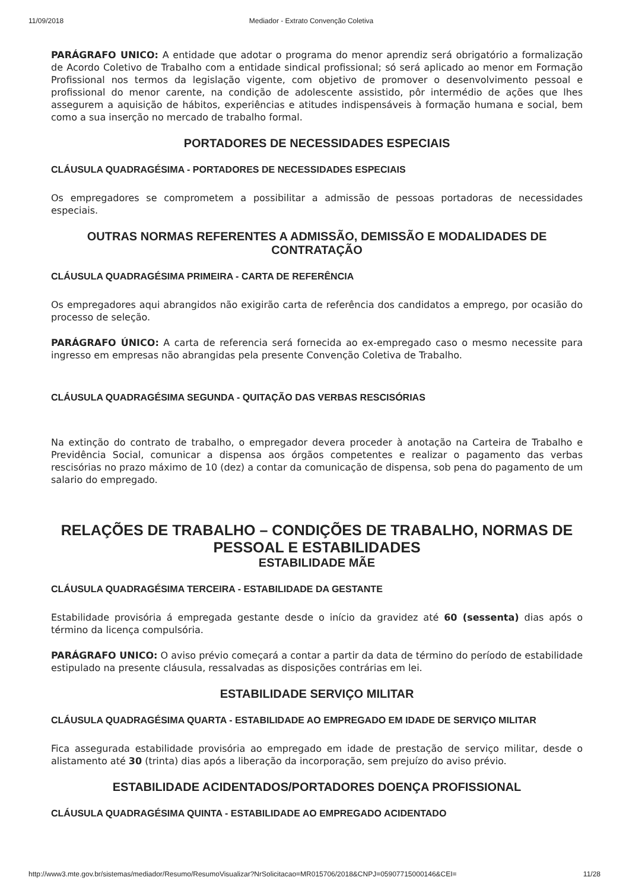11/09/2018 Mediador - Extrato Convenção Coletiva
PARÁGRAFO UNICO: A entidade que adotar o programa do menor aprendiz será obrigatório a formalização de Acordo Coletivo de Trabalho com a entidade sindical profissional; só será aplicado ao menor em Formação Profissional nos termos da legislação vigente, com objetivo de promover o desenvolvimento pessoal e profissional do menor carente, na condição de adolescente assistido, pôr intermédio de ações que lhes assegurem a aquisição de hábitos, experiências e atitudes indispensáveis à formação humana e social, bem como a sua inserção no mercado de trabalho formal.
PORTADORES DE NECESSIDADES ESPECIAIS
CLÁUSULA QUADRAGÉSIMA - PORTADORES DE NECESSIDADES ESPECIAIS
Os empregadores se comprometem a possibilitar a admissão de pessoas portadoras de necessidades especiais.
OUTRAS NORMAS REFERENTES A ADMISSÃO, DEMISSÃO E MODALIDADES DE CONTRATAÇÃO
CLÁUSULA QUADRAGÉSIMA PRIMEIRA - CARTA DE REFERÊNCIA
Os empregadores aqui abrangidos não exigirão carta de referência dos candidatos a emprego, por ocasião do processo de seleção.
PARÁGRAFO ÚNICO: A carta de referencia será fornecida ao ex-empregado caso o mesmo necessite para ingresso em empresas não abrangidas pela presente Convenção Coletiva de Trabalho.
CLÁUSULA QUADRAGÉSIMA SEGUNDA - QUITAÇÃO DAS VERBAS RESCISÓRIAS
Na extinção do contrato de trabalho, o empregador devera proceder à anotação na Carteira de Trabalho e Previdência Social, comunicar a dispensa aos órgãos competentes e realizar o pagamento das verbas rescisórias no prazo máximo de 10 (dez) a contar da comunicação de dispensa, sob pena do pagamento de um salario do empregado.
RELAÇÕES DE TRABALHO – CONDIÇÕES DE TRABALHO, NORMAS DE PESSOAL E ESTABILIDADES
ESTABILIDADE MÃE
CLÁUSULA QUADRAGÉSIMA TERCEIRA - ESTABILIDADE DA GESTANTE
Estabilidade provisória á empregada gestante desde o início da gravidez até 60 (sessenta) dias após o término da licença compulsória.
PARÁGRAFO UNICO: O aviso prévio começará a contar a partir da data de término do período de estabilidade estipulado na presente cláusula, ressalvadas as disposições contrárias em lei.
ESTABILIDADE SERVIÇO MILITAR
CLÁUSULA QUADRAGÉSIMA QUARTA - ESTABILIDADE AO EMPREGADO EM IDADE DE SERVIÇO MILITAR
Fica assegurada estabilidade provisória ao empregado em idade de prestação de serviço militar, desde o alistamento até 30 (trinta) dias após a liberação da incorporação, sem prejuízo do aviso prévio.
ESTABILIDADE ACIDENTADOS/PORTADORES DOENÇA PROFISSIONAL
CLÁUSULA QUADRAGÉSIMA QUINTA - ESTABILIDADE AO EMPREGADO ACIDENTADO
http://www3.mte.gov.br/sistemas/mediador/Resumo/ResumoVisualizar?NrSolicitacao=MR015706/2018&CNPJ=05907715000146&CEI= 11/28